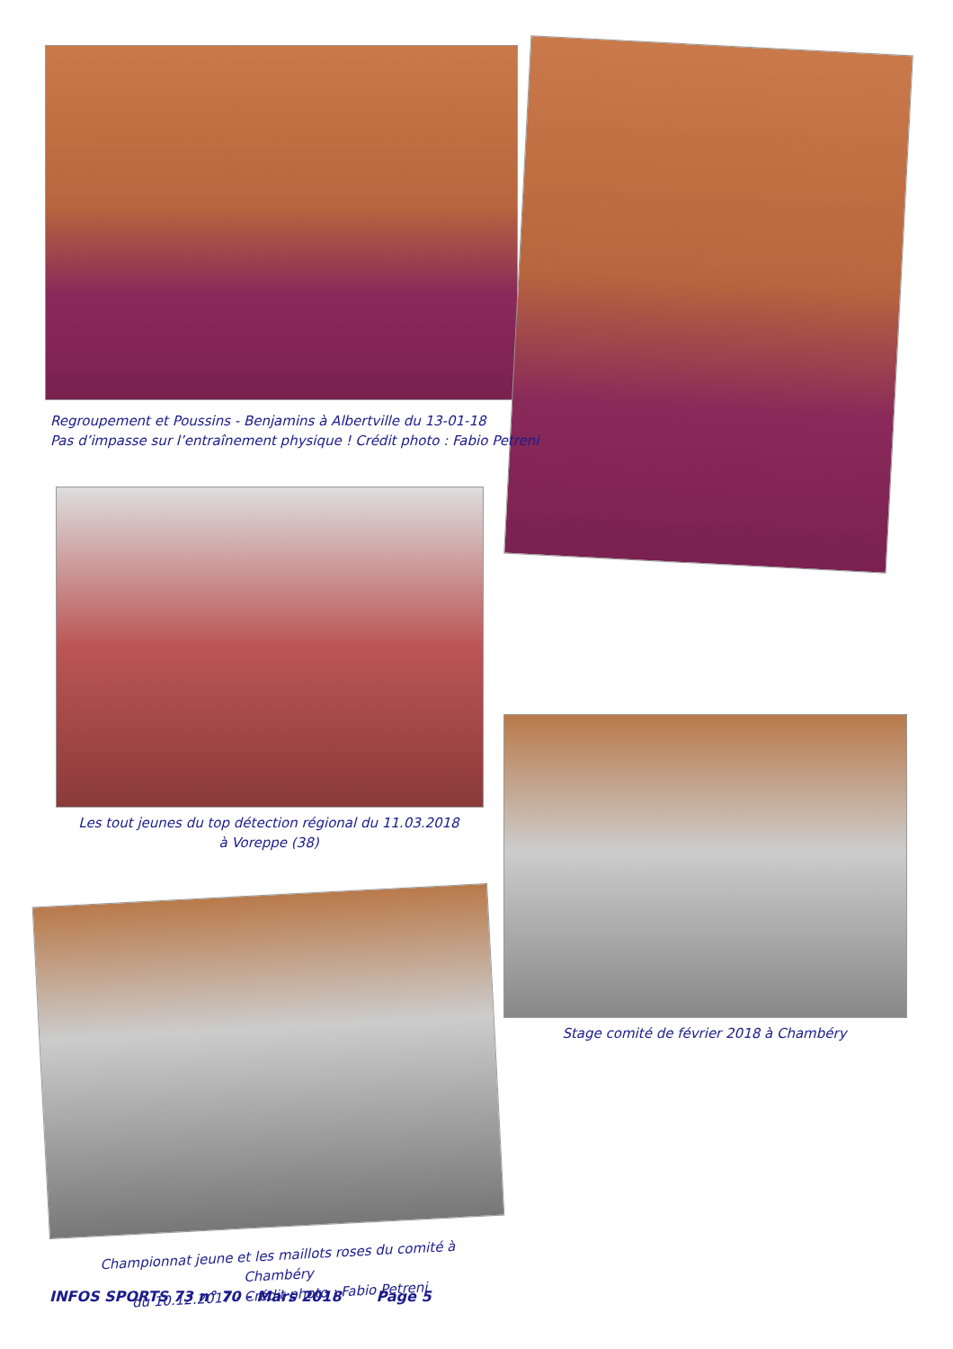Regroupement et Poussins - Benjamins à Albertville du 13-01-18
Pas d’impasse sur l’entraînement physique ! Crédit photo : Fabio Petreni
Les tout jeunes du top détection régional du 11.03.2018
à Voreppe (38)
Stage comité de février 2018 à Chambéry
Championnat jeune et les maillots roses du comité à Chambéry
du 10.12.2017 - Crédit photo : Fabio Petreni
INFOS SPORTS 73 n° 70 - Mars 2018 Page 5